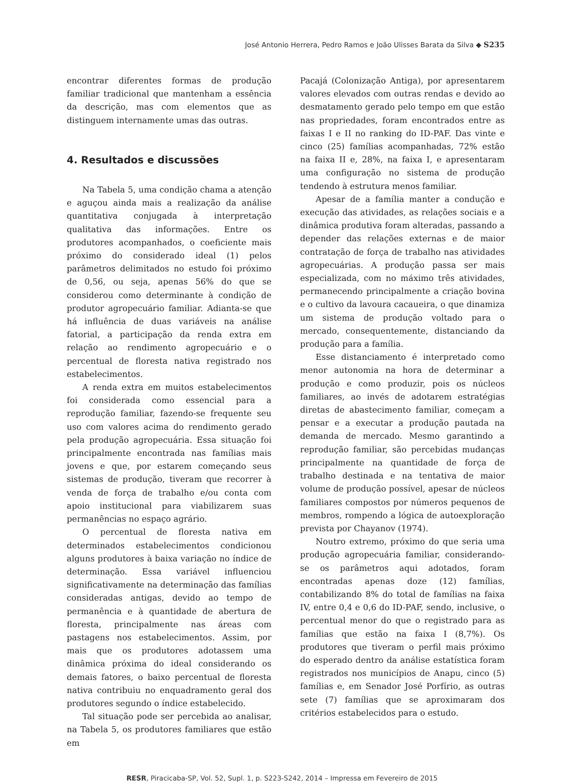José Antonio Herrera, Pedro Ramos e João Ulisses Barata da Silva ◆ S235
encontrar diferentes formas de produção familiar tradicional que mantenham a essência da descrição, mas com elementos que as distinguem internamente umas das outras.
4. Resultados e discussões
Na Tabela 5, uma condição chama a atenção e aguçou ainda mais a realização da análise quantitativa conjugada à interpretação qualitativa das informações. Entre os produtores acompanhados, o coeficiente mais próximo do considerado ideal (1) pelos parâmetros delimitados no estudo foi próximo de 0,56, ou seja, apenas 56% do que se considerou como determinante à condição de produtor agropecuário familiar. Adianta-se que há influência de duas variáveis na análise fatorial, a participação da renda extra em relação ao rendimento agropecuário e o percentual de floresta nativa registrado nos estabelecimentos.
A renda extra em muitos estabelecimentos foi considerada como essencial para a reprodução familiar, fazendo-se frequente seu uso com valores acima do rendimento gerado pela produção agropecuária. Essa situação foi principalmente encontrada nas famílias mais jovens e que, por estarem começando seus sistemas de produção, tiveram que recorrer à venda de força de trabalho e/ou conta com apoio institucional para viabilizarem suas permanências no espaço agrário.
O percentual de floresta nativa em determinados estabelecimentos condicionou alguns produtores à baixa variação no índice de determinação. Essa variável influenciou significativamente na determinação das famílias consideradas antigas, devido ao tempo de permanência e à quantidade de abertura de floresta, principalmente nas áreas com pastagens nos estabelecimentos. Assim, por mais que os produtores adotassem uma dinâmica próxima do ideal considerando os demais fatores, o baixo percentual de floresta nativa contribuiu no enquadramento geral dos produtores segundo o índice estabelecido.
Tal situação pode ser percebida ao analisar, na Tabela 5, os produtores familiares que estão em
Pacajá (Colonização Antiga), por apresentarem valores elevados com outras rendas e devido ao desmatamento gerado pelo tempo em que estão nas propriedades, foram encontrados entre as faixas I e II no ranking do ID-PAF. Das vinte e cinco (25) famílias acompanhadas, 72% estão na faixa II e, 28%, na faixa I, e apresentaram uma configuração no sistema de produção tendendo à estrutura menos familiar.
Apesar de a família manter a condução e execução das atividades, as relações sociais e a dinâmica produtiva foram alteradas, passando a depender das relações externas e de maior contratação de força de trabalho nas atividades agropecuárias. A produção passa ser mais especializada, com no máximo três atividades, permanecendo principalmente a criação bovina e o cultivo da lavoura cacaueira, o que dinamiza um sistema de produção voltado para o mercado, consequentemente, distanciando da produção para a família.
Esse distanciamento é interpretado como menor autonomia na hora de determinar a produção e como produzir, pois os núcleos familiares, ao invés de adotarem estratégias diretas de abastecimento familiar, começam a pensar e a executar a produção pautada na demanda de mercado. Mesmo garantindo a reprodução familiar, são percebidas mudanças principalmente na quantidade de força de trabalho destinada e na tentativa de maior volume de produção possível, apesar de núcleos familiares compostos por números pequenos de membros, rompendo a lógica de autoexploração prevista por Chayanov (1974).
Noutro extremo, próximo do que seria uma produção agropecuária familiar, considerando-se os parâmetros aqui adotados, foram encontradas apenas doze (12) famílias, contabilizando 8% do total de famílias na faixa IV, entre 0,4 e 0,6 do ID-PAF, sendo, inclusive, o percentual menor do que o registrado para as famílias que estão na faixa I (8,7%). Os produtores que tiveram o perfil mais próximo do esperado dentro da análise estatística foram registrados nos municípios de Anapu, cinco (5) famílias e, em Senador José Porfírio, as outras sete (7) famílias que se aproximaram dos critérios estabelecidos para o estudo.
RESR, Piracicaba-SP, Vol. 52, Supl. 1, p. S223-S242, 2014 – Impressa em Fevereiro de 2015